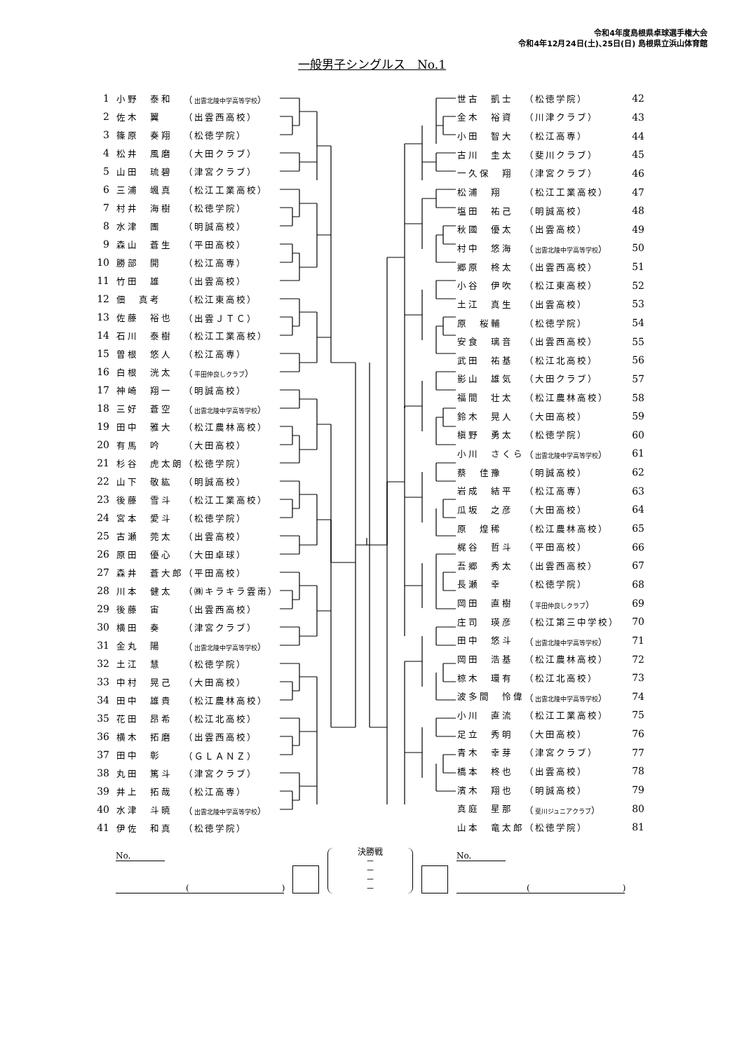令和4年度島根県卓球選手権大会
令和4年12月24日(土)､25日(日) 島根県立浜山体育館
一般男子シングルス　No.1
| 1 | 小野 泰和 | （ 出雲北陵中学高等学校 ） |
| 2 | 佐木 翼 | （出雲西高校） |
| 3 | 篠原 奏翔 | （松徳学院） |
| 4 | 松井 風磨 | （大田クラブ） |
| 5 | 山田 琉碧 | （津宮クラブ） |
| 6 | 三浦 颯真 | （松江工業高校） |
| 7 | 村井 海樹 | （松徳学院） |
| 8 | 水津 團 | （明誠高校） |
| 9 | 森山 蒼生 | （平田高校） |
| 10 | 勝部 開 | （松江高専） |
| 11 | 竹田 雄 | （出雲高校） |
| 12 | 佃 真考 | （松江東高校） |
| 13 | 佐藤 裕也 | （出雲ＪＴＣ） |
| 14 | 石川 泰樹 | （松江工業高校） |
| 15 | 曽根 悠人 | （松江高専） |
| 16 | 白根 洸太 | （ 平田仲良しクラブ ） |
| 17 | 神崎 翔一 | （明誠高校） |
| 18 | 三好 蒼空 | （ 出雲北陵中学高等学校 ） |
| 19 | 田中 雅大 | （松江農林高校） |
| 20 | 有馬 吟 | （大田高校） |
| 21 | 杉谷 虎太朗 | （松徳学院） |
| 22 | 山下 敬紘 | （明誠高校） |
| 23 | 後藤 雪斗 | （松江工業高校） |
| 24 | 宮本 愛斗 | （松徳学院） |
| 25 | 古瀬 莞太 | （出雲高校） |
| 26 | 原田 優心 | （大田卓球） |
| 27 | 森井 蒼大郎 | （平田高校） |
| 28 | 川本 健太 | （㈱キラキラ雲南） |
| 29 | 後藤 宙 | （出雲西高校） |
| 30 | 横田 奏 | （津宮クラブ） |
| 31 | 金丸 陽 | （ 出雲北陵中学高等学校 ） |
| 32 | 土江 慧 | （松徳学院） |
| 33 | 中村 晃己 | （大田高校） |
| 34 | 田中 雄貴 | （松江農林高校） |
| 35 | 花田 昂希 | （松江北高校） |
| 36 | 横木 拓磨 | （出雲西高校） |
| 37 | 田中 彰 | （ＧＬＡＮＺ） |
| 38 | 丸田 篤斗 | （津宮クラブ） |
| 39 | 井上 拓哉 | （松江高専） |
| 40 | 水津 斗暁 | （ 出雲北陵中学高等学校 ） |
| 41 | 伊佐 和真 | （松徳学院） |
| 世古 凱士 | （松徳学院） | 42 |
| 金木 裕資 | （川津クラブ） | 43 |
| 小田 智大 | （松江高専） | 44 |
| 古川 圭太 | （斐川クラブ） | 45 |
| 一久保 翔 | （津宮クラブ） | 46 |
| 松浦 翔 | （松江工業高校） | 47 |
| 塩田 祐己 | （明誠高校） | 48 |
| 秋國 優太 | （出雲高校） | 49 |
| 村中 悠海 | （ 出雲北陵中学高等学校 ） | 50 |
| 郷原 柊太 | （出雲西高校） | 51 |
| 小谷 伊吹 | （松江東高校） | 52 |
| 土江 真生 | （出雲高校） | 53 |
| 原 桜輔 | （松徳学院） | 54 |
| 安食 璃音 | （出雲西高校） | 55 |
| 武田 祐基 | （松江北高校） | 56 |
| 影山 雄気 | （大田クラブ） | 57 |
| 福間 壮太 | （松江農林高校） | 58 |
| 鈴木 晃人 | （大田高校） | 59 |
| 槇野 勇太 | （松徳学院） | 60 |
| 小川 さくら | （ 出雲北陵中学高等学校 ） | 61 |
| 蔡 佳豫 | （明誠高校） | 62 |
| 岩成 結平 | （松江高専） | 63 |
| 瓜坂 之彦 | （大田高校） | 64 |
| 原 煌稀 | （松江農林高校） | 65 |
| 梶谷 哲斗 | （平田高校） | 66 |
| 吾郷 秀太 | （出雲西高校） | 67 |
| 長瀬 幸 | （松徳学院） | 68 |
| 岡田 直樹 | （ 平田仲良しクラブ ） | 69 |
| 庄司 瑛彦 | （松江第三中学校） | 70 |
| 田中 悠斗 | （ 出雲北陵中学高等学校 ） | 71 |
| 岡田 浩基 | （松江農林高校） | 72 |
| 椋木 環有 | （松江北高校） | 73 |
| 波多間 怜偉 | （ 出雲北陵中学高等学校 ） | 74 |
| 小川 直流 | （松江工業高校） | 75 |
| 足立 秀明 | （大田高校） | 76 |
| 青木 幸芽 | （津宮クラブ） | 77 |
| 橋本 柊也 | （出雲高校） | 78 |
| 濱木 翔也 | （明誠高校） | 79 |
| 真庭 星那 | （ 斐川ジュニアクラブ ） | 80 |
| 山本 竜太郎 | （松徳学院） | 81 |
No.
(　　　　　　　　　　　)
決勝戦
－
－
－
－
No.
(　　　　　　　　　　　)